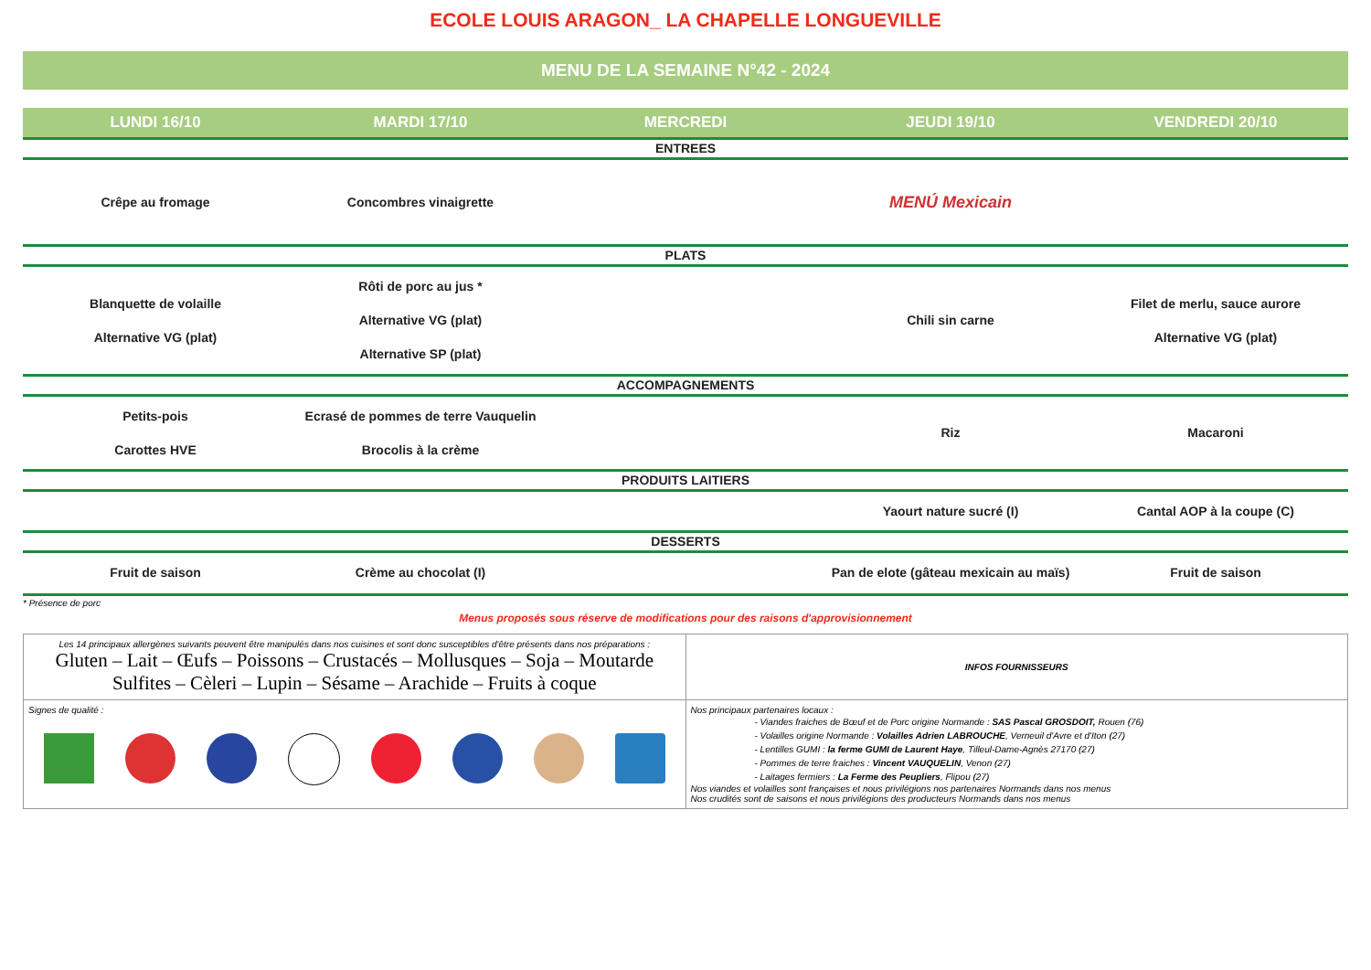ECOLE LOUIS ARAGON_ LA CHAPELLE LONGUEVILLE
MENU DE LA SEMAINE N°42 - 2024
| LUNDI 16/10 | MARDI 17/10 | MERCREDI | JEUDI 19/10 | VENDREDI 20/10 |
| --- | --- | --- | --- | --- |
| ENTREES | | | | |
| Crêpe au fromage | Concombres vinaigrette | | MENÚ Mexicain | |
| PLATS | | | | |
| Blanquette de volaille Alternative VG (plat) | Rôti de porc au jus * Alternative VG (plat) Alternative SP (plat) | | Chili sin carne | Filet de merlu, sauce aurore Alternative VG (plat) |
| ACCOMPAGNEMENTS | | | | |
| Petits-pois Carottes HVE | Ecrasé de pommes de terre Vauquelin Brocolis à la crème | | Riz | Macaroni |
| PRODUITS LAITIERS | | | | |
| | | | Yaourt nature sucré (I) | Cantal AOP à la coupe (C) |
| DESSERTS | | | | |
| Fruit de saison | Crème au chocolat (I) | | Pan de elote (gâteau mexicain au maïs) | Fruit de saison |
* Présence de porc
Menus proposés sous réserve de modifications pour des raisons d'approvisionnement
| Les 14 principaux allergènes suivants peuvent être manipulés dans nos cuisines et sont donc susceptibles d'être présents dans nos préparations : Gluten – Lait – Œufs – Poissons – Crustacés – Mollusques – Soja – Moutarde Sulfites – Cèleri – Lupin – Sésame – Arachide – Fruits à coque | INFOS FOURNISSEURS |
| Signes de qualité : | Nos principaux partenaires locaux : - Viandes fraiches de Bœuf et de Porc origine Normande : SAS Pascal GROSDOIT, Rouen (76) - Volailles origine Normande : Volailles Adrien LABROUCHE , Verneuil d'Avre et d'Iton (27) - Lentilles GUMI : la ferme GUMI de Laurent Haye , Tilleul-Dame-Agnès 27170 (27) - Pommes de terre fraiches : Vincent VAUQUELIN , Venon (27) - Laitages fermiers : La Ferme des Peupliers , Flipou (27) Nos viandes et volailles sont françaises et nous privilégions nos partenaires Normands dans nos menus Nos crudités sont de saisons et nous privilégions des producteurs Normands dans nos menus |